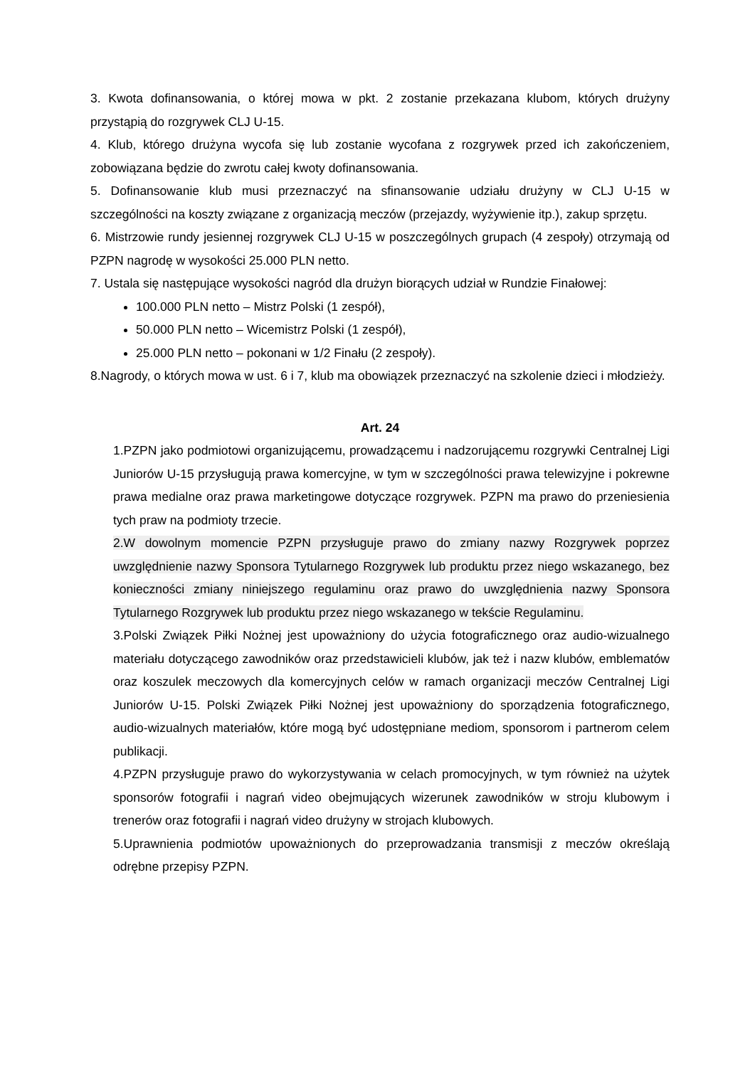3. Kwota dofinansowania, o której mowa w pkt. 2 zostanie przekazana klubom, których drużyny przystąpią do rozgrywek CLJ U-15.
4. Klub, którego drużyna wycofa się lub zostanie wycofana z rozgrywek przed ich zakończeniem, zobowiązana będzie do zwrotu całej kwoty dofinansowania.
5. Dofinansowanie klub musi przeznaczyć na sfinansowanie udziału drużyny w CLJ U-15 w szczególności na koszty związane z organizacją meczów (przejazdy, wyżywienie itp.), zakup sprzętu.
6. Mistrzowie rundy jesiennej rozgrywek CLJ U-15 w poszczególnych grupach (4 zespoły) otrzymają od PZPN nagrodę w wysokości 25.000 PLN netto.
7. Ustala się następujące wysokości nagród dla drużyn biorących udział w Rundzie Finałowej:
100.000 PLN netto – Mistrz Polski (1 zespół),
50.000 PLN netto – Wicemistrz Polski (1 zespół),
25.000 PLN netto – pokonani w 1/2 Finału (2 zespoły).
8.Nagrody, o których mowa w ust. 6 i 7, klub ma obowiązek przeznaczyć na szkolenie dzieci i młodzieży.
Art. 24
1.PZPN jako podmiotowi organizującemu, prowadzącemu i nadzorującemu rozgrywki Centralnej Ligi Juniorów U-15 przysługują prawa komercyjne, w tym w szczególności prawa telewizyjne i pokrewne prawa medialne oraz prawa marketingowe dotyczące rozgrywek. PZPN ma prawo do przeniesienia tych praw na podmioty trzecie.
2.W dowolnym momencie PZPN przysługuje prawo do zmiany nazwy Rozgrywek poprzez uwzględnienie nazwy Sponsora Tytularnego Rozgrywek lub produktu przez niego wskazanego, bez konieczności zmiany niniejszego regulaminu oraz prawo do uwzględnienia nazwy Sponsora Tytularnego Rozgrywek lub produktu przez niego wskazanego w tekście Regulaminu.
3.Polski Związek Piłki Nożnej jest upoważniony do użycia fotograficznego oraz audio-wizualnego materiału dotyczącego zawodników oraz przedstawicieli klubów, jak też i nazw klubów, emblematów oraz koszulek meczowych dla komercyjnych celów w ramach organizacji meczów Centralnej Ligi Juniorów U-15. Polski Związek Piłki Nożnej jest upoważniony do sporządzenia fotograficznego, audio-wizualnych materiałów, które mogą być udostępniane mediom, sponsorom i partnerom celem publikacji.
4.PZPN przysługuje prawo do wykorzystywania w celach promocyjnych, w tym również na użytek sponsorów fotografii i nagrań video obejmujących wizerunek zawodników w stroju klubowym i trenerów oraz fotografii i nagrań video drużyny w strojach klubowych.
5.Uprawnienia podmiotów upoważnionych do przeprowadzania transmisji z meczów określają odrębne przepisy PZPN.